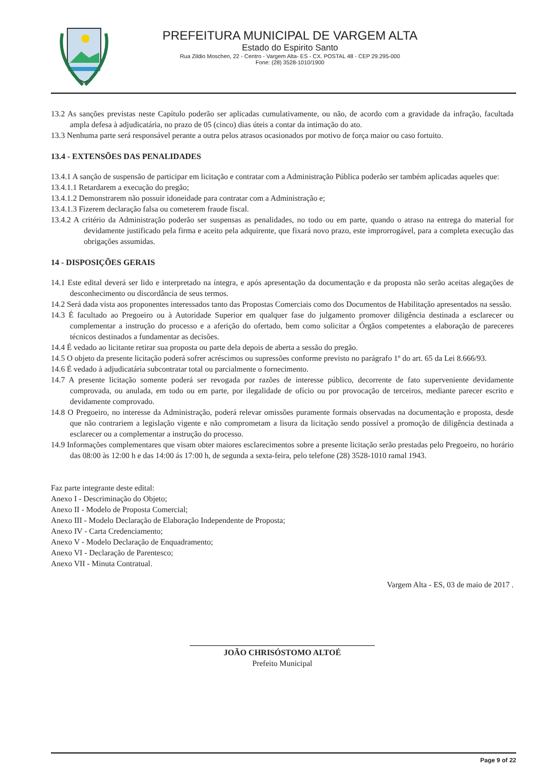PREFEITURA MUNICIPAL DE VARGEM ALTA
Estado do Espirito Santo
Rua Zildio Moschen, 22 - Centro - Vargem Alta- ES - CX. POSTAL 48 - CEP 29.295-000
Fone: (28) 3528-1010/1900
13.2 As sanções previstas neste Capítulo poderão ser aplicadas cumulativamente, ou não, de acordo com a gravidade da infração, facultada ampla defesa à adjudicatária, no prazo de 05 (cinco) dias úteis a contar da intimação do ato.
13.3 Nenhuma parte será responsável perante a outra pelos atrasos ocasionados por motivo de força maior ou caso fortuito.
13.4 - EXTENSÕES DAS PENALIDADES
13.4.1 A sanção de suspensão de participar em licitação e contratar com a Administração Pública poderão ser também aplicadas aqueles que:
13.4.1.1 Retardarem a execução do pregão;
13.4.1.2 Demonstrarem não possuir idoneidade para contratar com a Administração e;
13.4.1.3 Fizerem declaração falsa ou cometerem fraude fiscal.
13.4.2 A critério da Administração poderão ser suspensas as penalidades, no todo ou em parte, quando o atraso na entrega do material for devidamente justificado pela firma e aceito pela adquirente, que fixará novo prazo, este improrrogável, para a completa execução das obrigações assumidas.
14 - DISPOSIÇÕES GERAIS
14.1 Este edital deverá ser lido e interpretado na íntegra, e após apresentação da documentação e da proposta não serão aceitas alegações de desconhecimento ou discordância de seus termos.
14.2 Será dada vista aos proponentes interessados tanto das Propostas Comerciais como dos Documentos de Habilitação apresentados na sessão.
14.3 É facultado ao Pregoeiro ou à Autoridade Superior em qualquer fase do julgamento promover diligência destinada a esclarecer ou complementar a instrução do processo e a aferição do ofertado, bem como solicitar a Órgãos competentes a elaboração de pareceres técnicos destinados a fundamentar as decisões.
14.4 É vedado ao licitante retirar sua proposta ou parte dela depois de aberta a sessão do pregão.
14.5 O objeto da presente licitação poderá sofrer acréscimos ou supressões conforme previsto no parágrafo 1º do art. 65 da Lei 8.666/93.
14.6 É vedado à adjudicatária subcontratar total ou parcialmente o fornecimento.
14.7 A presente licitação somente poderá ser revogada por razões de interesse público, decorrente de fato superveniente devidamente comprovada, ou anulada, em todo ou em parte, por ilegalidade de ofício ou por provocação de terceiros, mediante parecer escrito e devidamente comprovado.
14.8 O Pregoeiro, no interesse da Administração, poderá relevar omissões puramente formais observadas na documentação e proposta, desde que não contrariem a legislação vigente e não comprometam a lisura da licitação sendo possível a promoção de diligência destinada a esclarecer ou a complementar a instrução do processo.
14.9 Informações complementares que visam obter maiores esclarecimentos sobre a presente licitação serão prestadas pelo Pregoeiro, no horário das 08:00 às 12:00 h e das 14:00 ás 17:00 h, de segunda a sexta-feira, pelo telefone (28) 3528-1010 ramal 1943.
Faz parte integrante deste edital:
Anexo I - Descriminação do Objeto;
Anexo II - Modelo de Proposta Comercial;
Anexo III - Modelo Declaração de Elaboração Independente de Proposta;
Anexo IV - Carta Credenciamento;
Anexo V - Modelo Declaração de Enquadramento;
Anexo VI - Declaração de Parentesco;
Anexo VII - Minuta Contratual.
Vargem Alta - ES, 03 de maio de 2017 .
JOÃO CHRISÓSTOMO ALTOÉ
Prefeito Municipal
Page 9 of 22